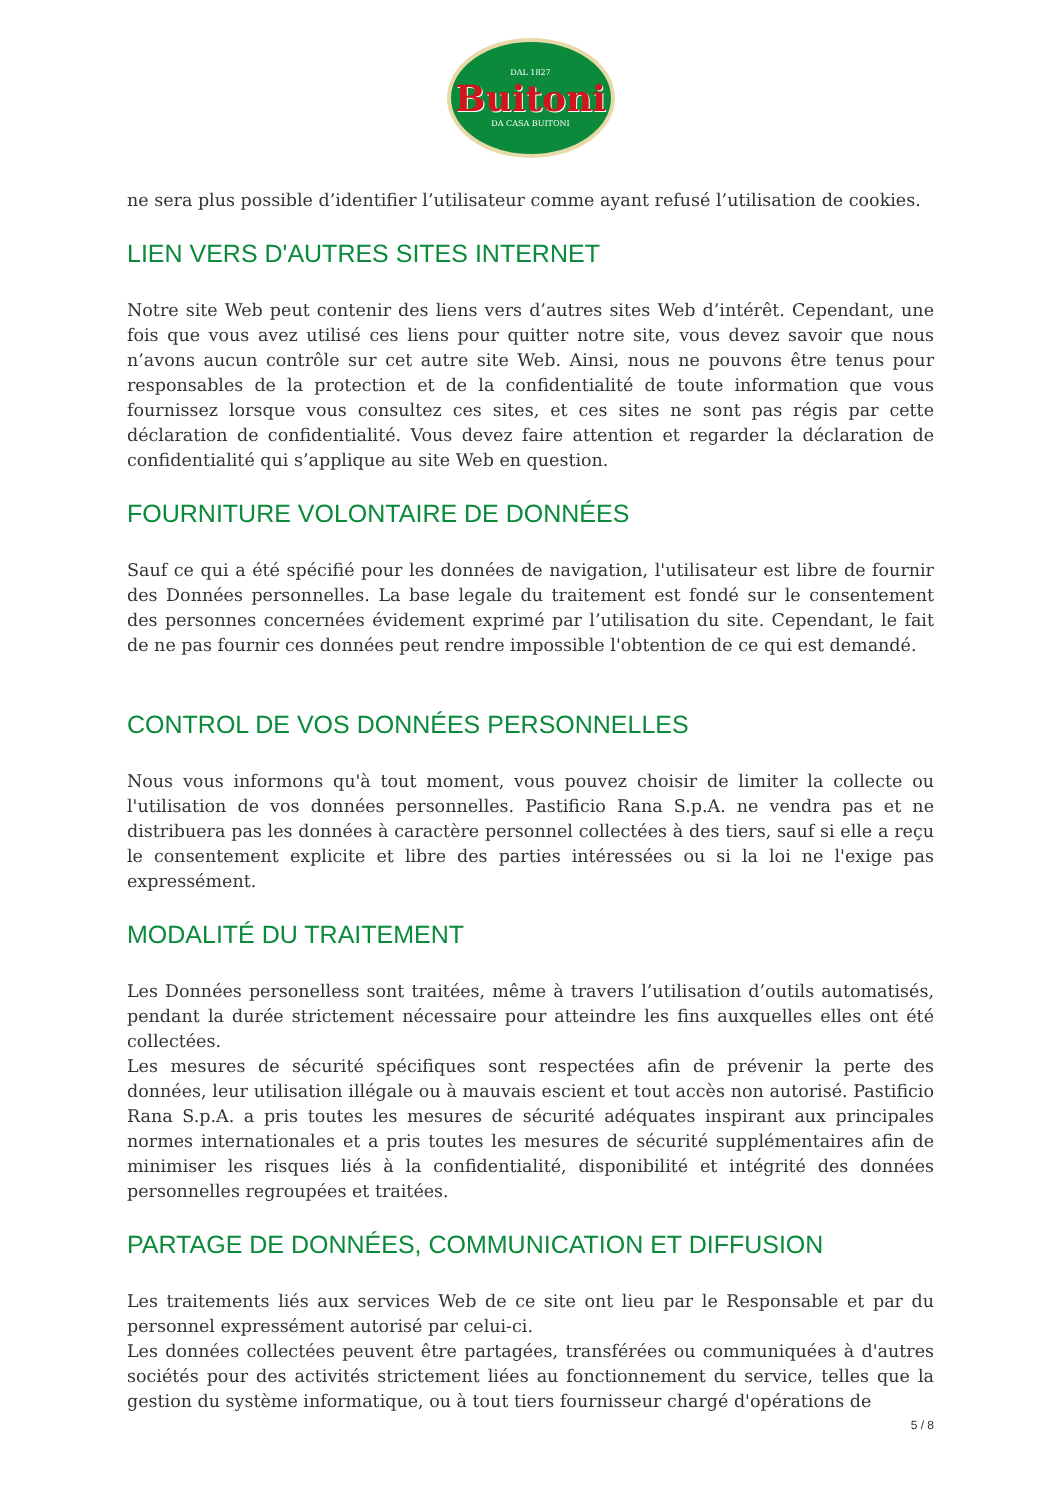DAL 1827
Buitoni
DA CASA BUITONI
ne sera plus possible d’identifier l’utilisateur comme ayant refusé l’utilisation de cookies.
LIEN VERS D'AUTRES SITES INTERNET
Notre site Web peut contenir des liens vers d’autres sites Web d’intérêt. Cependant, une fois que vous avez utilisé ces liens pour quitter notre site, vous devez savoir que nous n’avons aucun contrôle sur cet autre site Web. Ainsi, nous ne pouvons être tenus pour responsables de la protection et de la confidentialité de toute information que vous fournissez lorsque vous consultez ces sites, et ces sites ne sont pas régis par cette déclaration de confidentialité. Vous devez faire attention et regarder la déclaration de confidentialité qui s’applique au site Web en question.
FOURNITURE VOLONTAIRE DE DONNÉES
Sauf ce qui a été spécifié pour les données de navigation, l'utilisateur est libre de fournir des Données personnelles. La base legale du traitement est fondé sur le consentement des personnes concernées évidement exprimé par l’utilisation du site. Cependant, le fait de ne pas fournir ces données peut rendre impossible l'obtention de ce qui est demandé.
CONTROL DE VOS DONNÉES PERSONNELLES
Nous vous informons qu'à tout moment, vous pouvez choisir de limiter la collecte ou l'utilisation de vos données personnelles. Pastificio Rana S.p.A. ne vendra pas et ne distribuera pas les données à caractère personnel collectées à des tiers, sauf si elle a reçu le consentement explicite et libre des parties intéressées ou si la loi ne l'exige pas expressément.
MODALITÉ DU TRAITEMENT
Les Données personelless sont traitées, même à travers l’utilisation d’outils automatisés, pendant la durée strictement nécessaire pour atteindre les fins auxquelles elles ont été collectées.
Les mesures de sécurité spécifiques sont respectées afin de prévenir la perte des données, leur utilisation illégale ou à mauvais escient et tout accès non autorisé. Pastificio Rana S.p.A. a pris toutes les mesures de sécurité adéquates inspirant aux principales normes internationales et a pris toutes les mesures de sécurité supplémentaires afin de minimiser les risques liés à la confidentialité, disponibilité et intégrité des données personnelles regroupées et traitées.
PARTAGE DE DONNÉES, COMMUNICATION ET DIFFUSION
Les traitements liés aux services Web de ce site ont lieu par le Responsable et par du personnel expressément autorisé par celui-ci.
Les données collectées peuvent être partagées, transférées ou communiquées à d'autres sociétés pour des activités strictement liées au fonctionnement du service, telles que la gestion du système informatique, ou à tout tiers fournisseur chargé d'opérations de
5 / 8